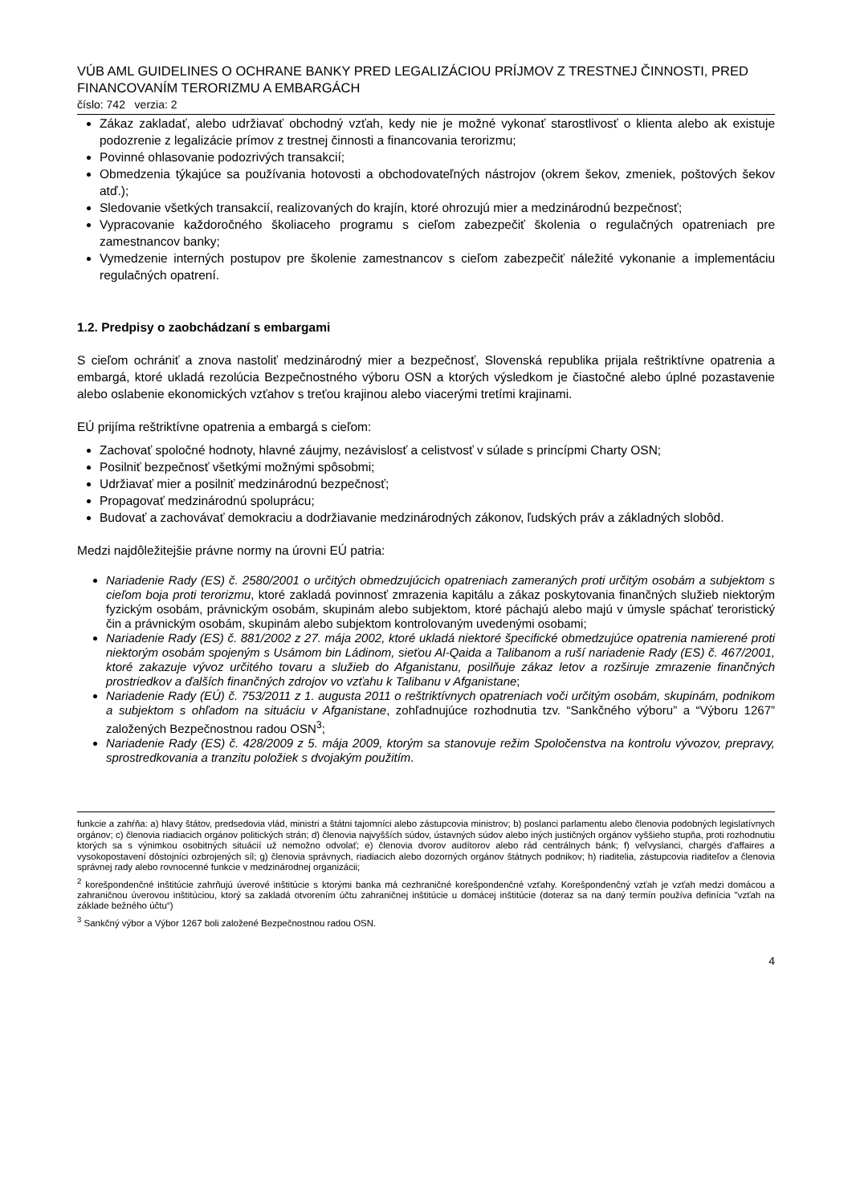VÚB AML GUIDELINES O OCHRANE BANKY PRED LEGALIZÁCIOU PRÍJMOV Z TRESTNEJ ČINNOSTI, PRED FINANCOVANÍM TERORIZMU A EMBARGÁCH
číslo: 742 verzia: 2
Zákaz zakladať, alebo udržiavať obchodný vzťah, kedy nie je možné vykonať starostlivosť o klienta alebo ak existuje podozrenie z legalizácie prímov z trestnej činnosti a financovania terorizmu;
Povinné ohlasovanie podozrivých transakcií;
Obmedzenia týkajúce sa používania hotovosti a obchodovateľných nástrojov (okrem šekov, zmeniek, poštových šekov atď.);
Sledovanie všetkých transakcií, realizovaných do krajín, ktoré ohrozujú mier a medzinárodnú bezpečnosť;
Vypracovanie každoročného školiaceho programu s cieľom zabezpečiť školenia o regulačných opatreniach pre zamestnancov banky;
Vymedzenie interných postupov pre školenie zamestnancov s cieľom zabezpečiť náležité vykonanie a implementáciu regulačných opatrení.
1.2. Predpisy o zaobchádzaní s embargami
S cieľom ochrániť a znova nastoliť medzinárodný mier a bezpečnosť, Slovenská republika prijala reštriktívne opatrenia a embargá, ktoré ukladá rezolúcia Bezpečnostného výboru OSN a ktorých výsledkom je čiastočné alebo úplné pozastavenie alebo oslabenie ekonomických vzťahov s treťou krajinou alebo viacerými tretími krajinami.
EÚ prijíma reštriktívne opatrenia a embargá s cieľom:
Zachovať spoločné hodnoty, hlavné záujmy, nezávislosť a celistvosť v súlade s princípmi Charty OSN;
Posilniť bezpečnosť všetkými možnými spôsobmi;
Udržiavať mier a posilniť medzinárodnú bezpečnosť;
Propagovať medzinárodnú spoluprácu;
Budovať a zachovávať demokraciu a dodržiavanie medzinárodných zákonov, ľudských práv a základných slobôd.
Medzi najdôležitejšie právne normy na úrovni EÚ patria:
Nariadenie Rady (ES) č. 2580/2001 o určitých obmedzujúcich opatreniach zameraných proti určitým osobám a subjektom s cieľom boja proti terorizmu, ktoré zakladá povinnosť zmrazenia kapitálu a zákaz poskytovania finančných služieb niektorým fyzickým osobám, právnickým osobám, skupinám alebo subjektom, ktoré páchajú alebo majú v úmysle spáchať teroristický čin a právnickým osobám, skupinám alebo subjektom kontrolovaným uvedenými osobami;
Nariadenie Rady (ES) č. 881/2002 z 27. mája 2002, ktoré ukladá niektoré špecifické obmedzujúce opatrenia namierené proti niektorým osobám spojeným s Usámom bin Ládinom, sieťou Al-Qaida a Talibanom a ruší nariadenie Rady (ES) č. 467/2001, ktoré zakazuje vývoz určitého tovaru a služieb do Afganistanu, posilňuje zákaz letov a rozširuje zmrazenie finančných prostriedkov a ďalších finančných zdrojov vo vzťahu k Talibanu v Afganistane;
Nariadenie Rady (EÚ) č. 753/2011 z 1. augusta 2011 o reštriktívnych opatreniach voči určitým osobám, skupinám, podnikom a subjektom s ohľadom na situáciu v Afganistane, zohľadnujúce rozhodnutia tzv. “Sankčného výboru” a “Výboru 1267” založených Bezpečnostnou radou OSN<sup>3</sup>;
Nariadenie Rady (ES) č. 428/2009 z 5. mája 2009, ktorým sa stanovuje režim Spoločenstva na kontrolu vývozov, prepravy, sprostredkovania a tranzitu položiek s dvojakým použitím.
funkcie a zahŕňa: a) hlavy štátov, predsedovia vlád, ministri a štátni tajomníci alebo zástupcovia ministrov; b) poslanci parlamentu alebo členovia podobných legislatívnych orgánov; c) členovia riadiacich orgánov politických strán; d) členovia najvyšších súdov, ústavných súdov alebo iných justičných orgánov vyššieho stupňa, proti rozhodnutiu ktorých sa s výnimkou osobitných situácií už nemožno odvolať; e) členovia dvorov audítorov alebo rád centrálnych bánk; f) veľvyslanci, chargés d'affaires a vysokopostavení dôstojníci ozbrojených síl; g) členovia správnych, riadiacich alebo dozorných orgánov štátnych podnikov; h) riaditelia, zástupcovia riaditeľov a členovia správnej rady alebo rovnocenné funkcie v medzinárodnej organizácii;
<sup>2</sup> korešpondenčné inštitúcie zahrňujú úverové inštitúcie s ktorými banka má cezhraničné korešpondenčné vzťahy. Korešpondenčný vzťah je vzťah medzi domácou a zahraničnou úverovou inštitúciou, ktorý sa zakladá otvorením účtu zahraničnej inštitúcie u domácej inštitúcie (doteraz sa na daný termín používa definícia "vzťah na základe bežného účtu“)
<sup>3</sup> Sankčný výbor a Výbor 1267 boli založené Bezpečnostnou radou OSN.
4